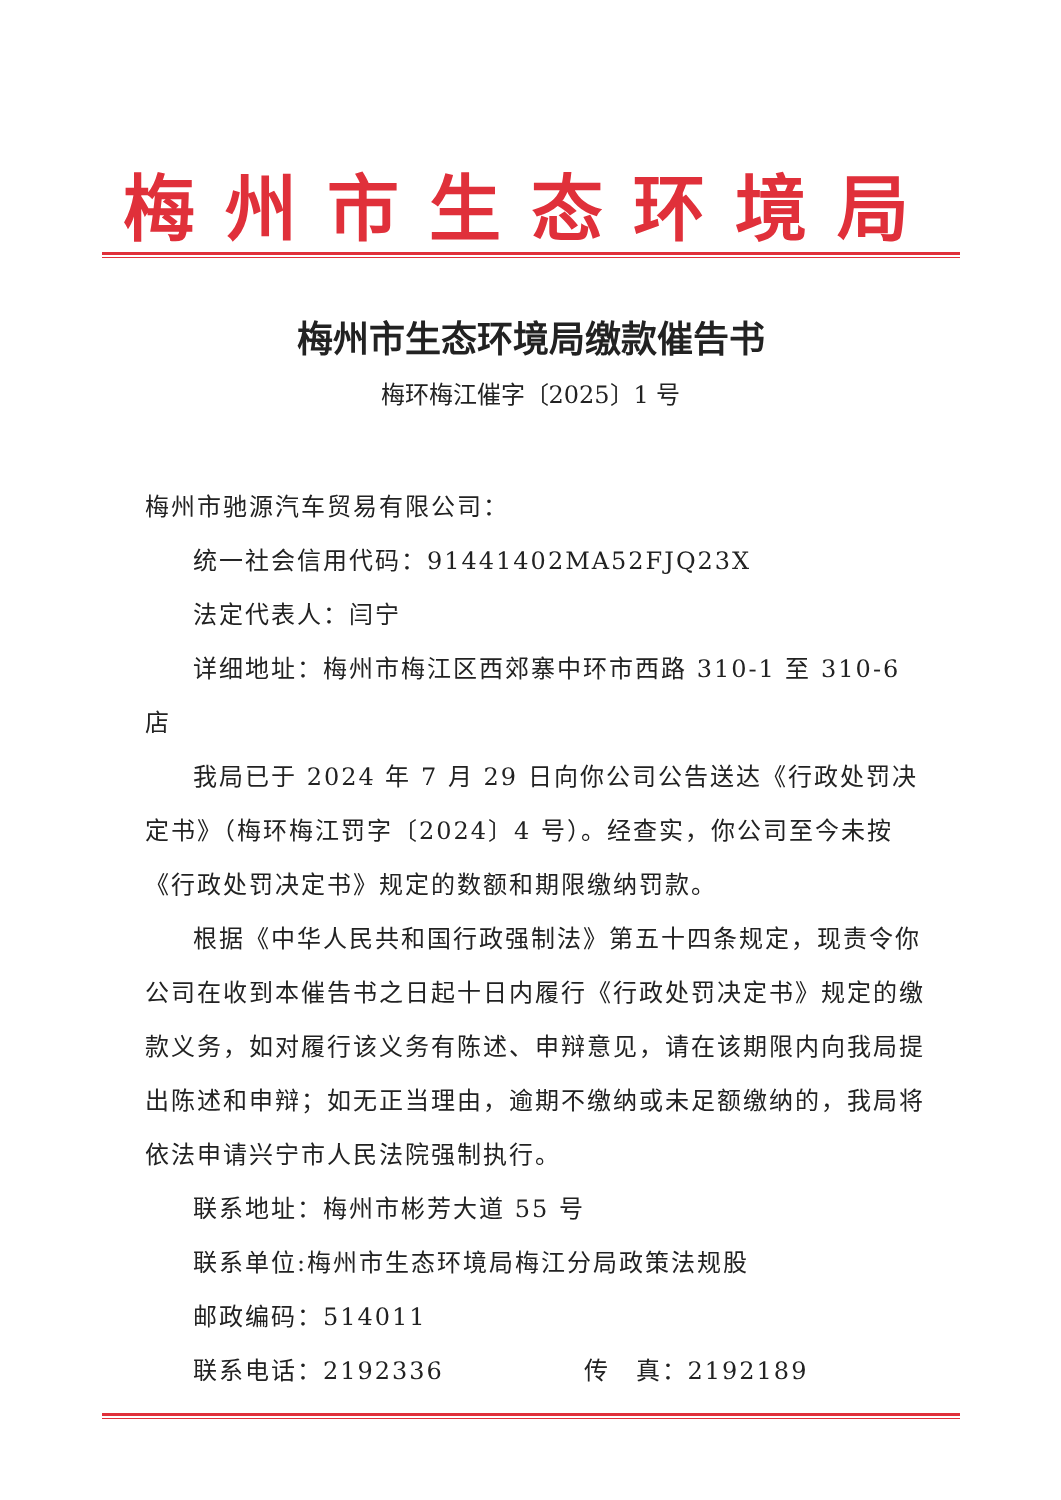梅州市生态环境局
梅州市生态环境局缴款催告书
梅环梅江催字〔2025〕1 号
梅州市驰源汽车贸易有限公司：
统一社会信用代码：91441402MA52FJQ23X
法定代表人：闫宁
详细地址：梅州市梅江区西郊寨中环市西路 310-1 至 310-6 店
我局已于 2024 年 7 月 29 日向你公司公告送达《行政处罚决定书》（梅环梅江罚字〔2024〕4 号）。经查实，你公司至今未按《行政处罚决定书》规定的数额和期限缴纳罚款。
根据《中华人民共和国行政强制法》第五十四条规定，现责令你公司在收到本催告书之日起十日内履行《行政处罚决定书》规定的缴款义务，如对履行该义务有陈述、申辩意见，请在该期限内向我局提出陈述和申辩；如无正当理由，逾期不缴纳或未足额缴纳的，我局将依法申请兴宁市人民法院强制执行。
联系地址：梅州市彬芳大道 55 号
联系单位:梅州市生态环境局梅江分局政策法规股
邮政编码：514011
联系电话：2192336 传　真：2192189